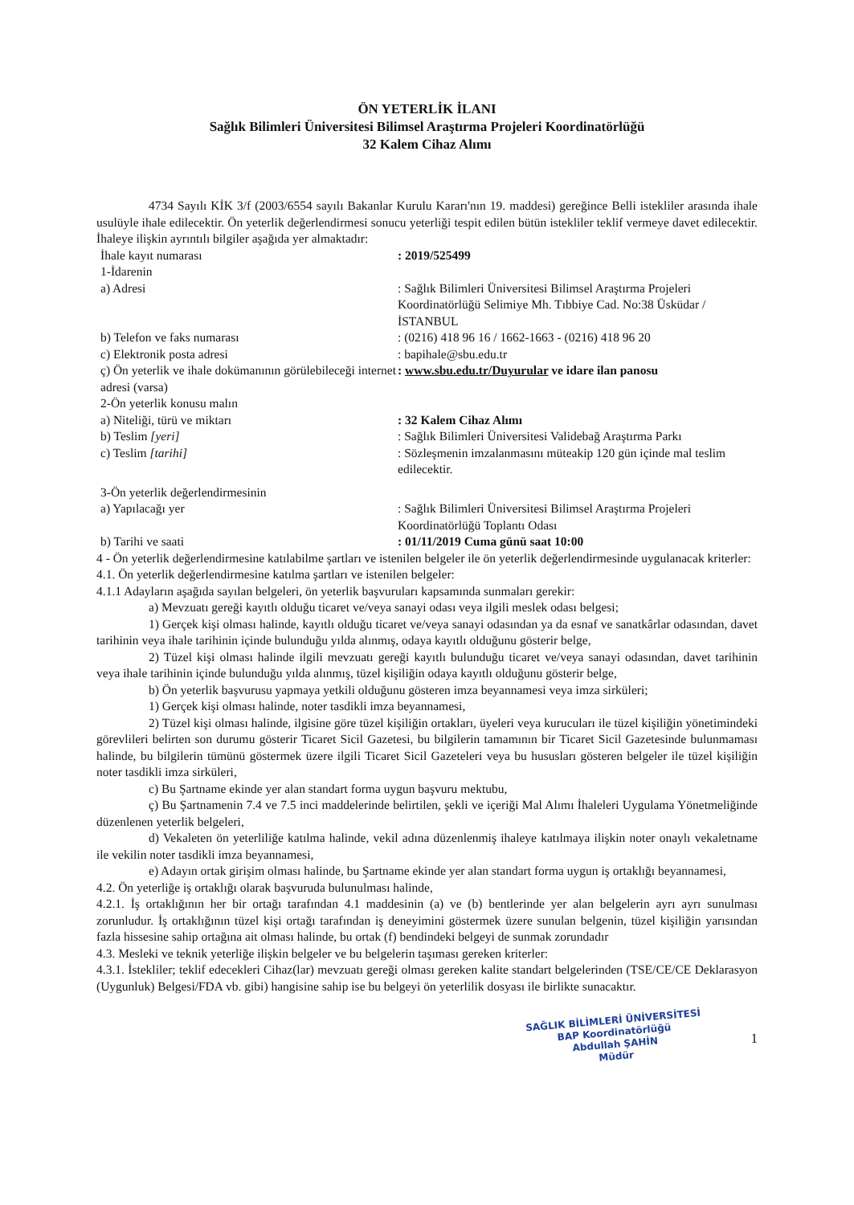ÖN YETERLİK İLANI
Sağlık Bilimleri Üniversitesi Bilimsel Araştırma Projeleri Koordinatörlüğü
32 Kalem Cihaz Alımı
4734 Sayılı KİK 3/f (2003/6554 sayılı Bakanlar Kurulu Kararı'nın 19. maddesi) gereğince Belli istekliler arasında ihale usulüyle ihale edilecektir. Ön yeterlik değerlendirmesi sonucu yeterliği tespit edilen bütün istekliler teklif vermeye davet edilecektir. İhaleye ilişkin ayrıntılı bilgiler aşağıda yer almaktadır:
İhale kayıt numarası : 2019/525499
1-İdarenin
a) Adresi : Sağlık Bilimleri Üniversitesi Bilimsel Araştırma Projeleri Koordinatörlüğü Selimiye Mh. Tıbbiye Cad. No:38 Üsküdar / İSTANBUL
b) Telefon ve faks numarası : (0216) 418 96 16 / 1662-1663 - (0216) 418 96 20
c) Elektronik posta adresi : bapihale@sbu.edu.tr
ç) Ön yeterlik ve ihale dokümanının görülebileceği internet adresi (varsa)
: www.sbu.edu.tr/Duyurular ve idare ilan panosu
2-Ön yeterlik konusu malın
a) Niteliği, türü ve miktarı : 32 Kalem Cihaz Alımı
b) Teslim [yeri] : Sağlık Bilimleri Üniversitesi Validebağ Araştırma Parkı
c) Teslim [tarihi] : Sözleşmenin imzalanmasını müteakip 120 gün içinde mal teslim edilecektir.
3-Ön yeterlik değerlendirmesinin
a) Yapılacağı yer : Sağlık Bilimleri Üniversitesi Bilimsel Araştırma Projeleri Koordinatörlüğü Toplantı Odası
b) Tarihi ve saati : 01/11/2019 Cuma günü saat 10:00
4 - Ön yeterlik değerlendirmesine katılabilme şartları ve istenilen belgeler ile ön yeterlik değerlendirmesinde uygulanacak kriterler:
4.1. Ön yeterlik değerlendirmesine katılma şartları ve istenilen belgeler:
4.1.1 Adayların aşağıda sayılan belgeleri, ön yeterlik başvuruları kapsamında sunmaları gerekir:
a) Mevzuatı gereği kayıtlı olduğu ticaret ve/veya sanayi odası veya ilgili meslek odası belgesi;
1) Gerçek kişi olması halinde, kayıtlı olduğu ticaret ve/veya sanayi odasından ya da esnaf ve sanatkârlar odasından, davet tarihinin veya ihale tarihinin içinde bulunduğu yılda alınmış, odaya kayıtlı olduğunu gösterir belge,
2) Tüzel kişi olması halinde ilgili mevzuatı gereği kayıtlı bulunduğu ticaret ve/veya sanayi odasından, davet tarihinin veya ihale tarihinin içinde bulunduğu yılda alınmış, tüzel kişiliğin odaya kayıtlı olduğunu gösterir belge,
b) Ön yeterlik başvurusu yapmaya yetkili olduğunu gösteren imza beyannamesi veya imza sirküleri;
1) Gerçek kişi olması halinde, noter tasdikli imza beyannamesi,
2) Tüzel kişi olması halinde, ilgisine göre tüzel kişiliğin ortakları, üyeleri veya kurucuları ile tüzel kişiliğin yönetimindeki görevlileri belirten son durumu gösterir Ticaret Sicil Gazetesi, bu bilgilerin tamamının bir Ticaret Sicil Gazetesinde bulunmaması halinde, bu bilgilerin tümünü göstermek üzere ilgili Ticaret Sicil Gazeteleri veya bu hususları gösteren belgeler ile tüzel kişiliğin noter tasdikli imza sirküleri,
c) Bu Şartname ekinde yer alan standart forma uygun başvuru mektubu,
ç) Bu Şartnamenin 7.4 ve 7.5 inci maddelerinde belirtilen, şekli ve içeriği Mal Alımı İhaleleri Uygulama Yönetmeliğinde düzenlenen yeterlik belgeleri,
d) Vekaleten ön yeterliliğe katılma halinde, vekil adına düzenlenmiş ihaleye katılmaya ilişkin noter onaylı vekaletname ile vekilin noter tasdikli imza beyannamesi,
e) Adayın ortak girişim olması halinde, bu Şartname ekinde yer alan standart forma uygun iş ortaklığı beyannamesi,
4.2. Ön yeterliğe iş ortaklığı olarak başvuruda bulunulması halinde,
4.2.1. İş ortaklığının her bir ortağı tarafından 4.1 maddesinin (a) ve (b) bentlerinde yer alan belgelerin ayrı ayrı sunulması zorunludur. İş ortaklığının tüzel kişi ortağı tarafından iş deneyimini göstermek üzere sunulan belgenin, tüzel kişiliğin yarısından fazla hissesine sahip ortağına ait olması halinde, bu ortak (f) bendindeki belgeyi de sunmak zorundadır
4.3. Mesleki ve teknik yeterliğe ilişkin belgeler ve bu belgelerin taşıması gereken kriterler:
4.3.1. İstekliler; teklif edecekleri Cihaz(lar) mevzuatı gereği olması gereken kalite standart belgelerinden (TSE/CE/CE Deklarasyon (Uygunluk) Belgesi/FDA vb. gibi) hangisine sahip ise bu belgeyi ön yeterlilik dosyası ile birlikte sunacaktır.
SAĞLIK BİLİMLERİ ÜNİVERSİTESİ
BAP Koordinatörlüğü
Abdullah ŞAHİN
Müdür
1